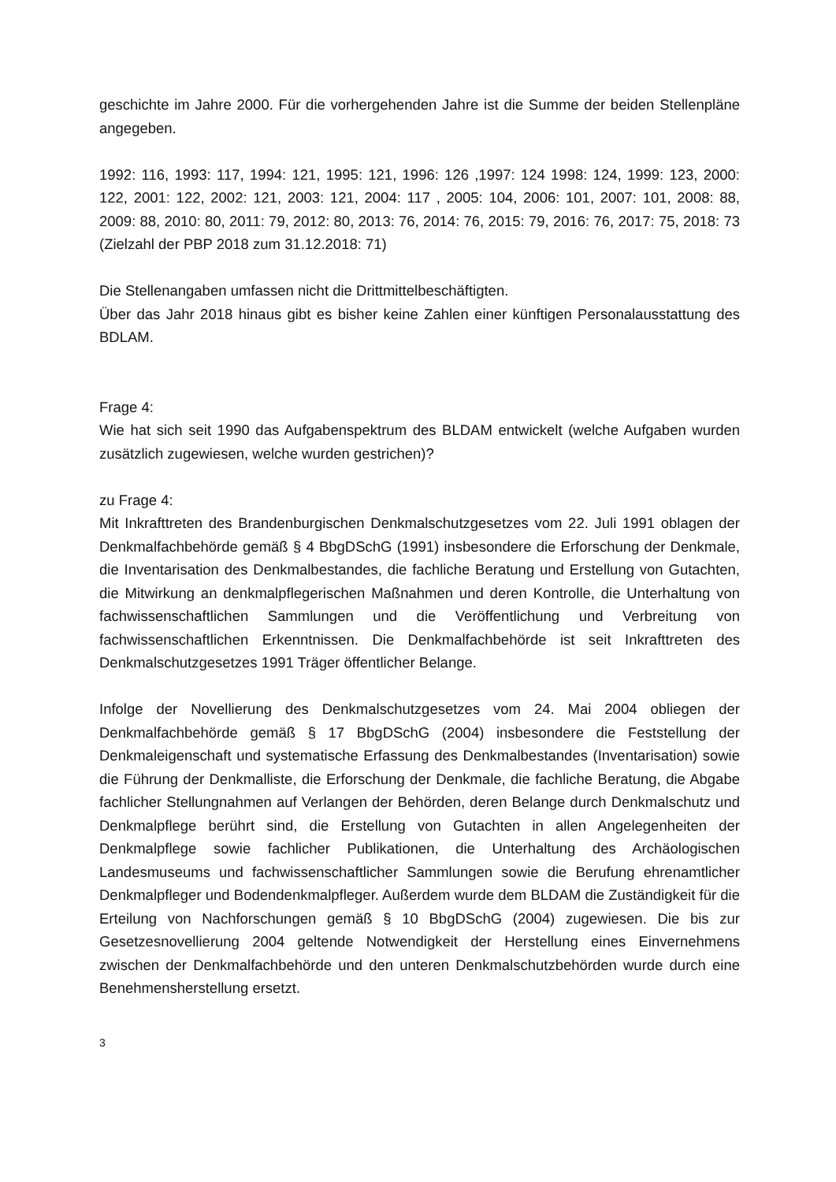geschichte im Jahre 2000. Für die vorhergehenden Jahre ist die Summe der beiden Stellenpläne angegeben.
1992: 116, 1993: 117, 1994: 121, 1995: 121, 1996: 126 ,1997: 124 1998: 124, 1999: 123, 2000: 122, 2001: 122, 2002: 121, 2003: 121, 2004: 117 , 2005: 104, 2006: 101, 2007: 101, 2008: 88, 2009: 88, 2010: 80, 2011: 79, 2012: 80, 2013: 76, 2014: 76, 2015: 79, 2016: 76, 2017: 75, 2018: 73 (Zielzahl der PBP 2018 zum 31.12.2018: 71)
Die Stellenangaben umfassen nicht die Drittmittelbeschäftigten.
Über das Jahr 2018 hinaus gibt es bisher keine Zahlen einer künftigen Personalausstattung des BDLAM.
Frage 4:
Wie hat sich seit 1990 das Aufgabenspektrum des BLDAM entwickelt (welche Aufgaben wurden zusätzlich zugewiesen, welche wurden gestrichen)?
zu Frage 4:
Mit Inkrafttreten des Brandenburgischen Denkmalschutzgesetzes vom 22. Juli 1991 oblagen der Denkmalfachbehörde gemäß § 4 BbgDSchG (1991) insbesondere die Erforschung der Denkmale, die Inventarisation des Denkmalbestandes, die fachliche Beratung und Erstellung von Gutachten, die Mitwirkung an denkmalpflegerischen Maßnahmen und deren Kontrolle, die Unterhaltung von fachwissenschaftlichen Sammlungen und die Veröffentlichung und Verbreitung von fachwissenschaftlichen Erkenntnissen. Die Denkmalfachbehörde ist seit Inkrafttreten des Denkmalschutzgesetzes 1991 Träger öffentlicher Belange.
Infolge der Novellierung des Denkmalschutzgesetzes vom 24. Mai 2004 obliegen der Denkmalfachbehörde gemäß § 17 BbgDSchG (2004) insbesondere die Feststellung der Denkmaleigenschaft und systematische Erfassung des Denkmalbestandes (Inventarisation) sowie die Führung der Denkmalliste, die Erforschung der Denkmale, die fachliche Beratung, die Abgabe fachlicher Stellungnahmen auf Verlangen der Behörden, deren Belange durch Denkmalschutz und Denkmalpflege berührt sind, die Erstellung von Gutachten in allen Angelegenheiten der Denkmalpflege sowie fachlicher Publikationen, die Unterhaltung des Archäologischen Landesmuseums und fachwissenschaftlicher Sammlungen sowie die Berufung ehrenamtlicher Denkmalpfleger und Bodendenkmalpfleger. Außerdem wurde dem BLDAM die Zuständigkeit für die Erteilung von Nachforschungen gemäß § 10 BbgDSchG (2004) zugewiesen. Die bis zur Gesetzesnovellierung 2004 geltende Notwendigkeit der Herstellung eines Einvernehmens zwischen der Denkmalfachbehörde und den unteren Denkmalschutzbehörden wurde durch eine Benehmensherstellung ersetzt.
3